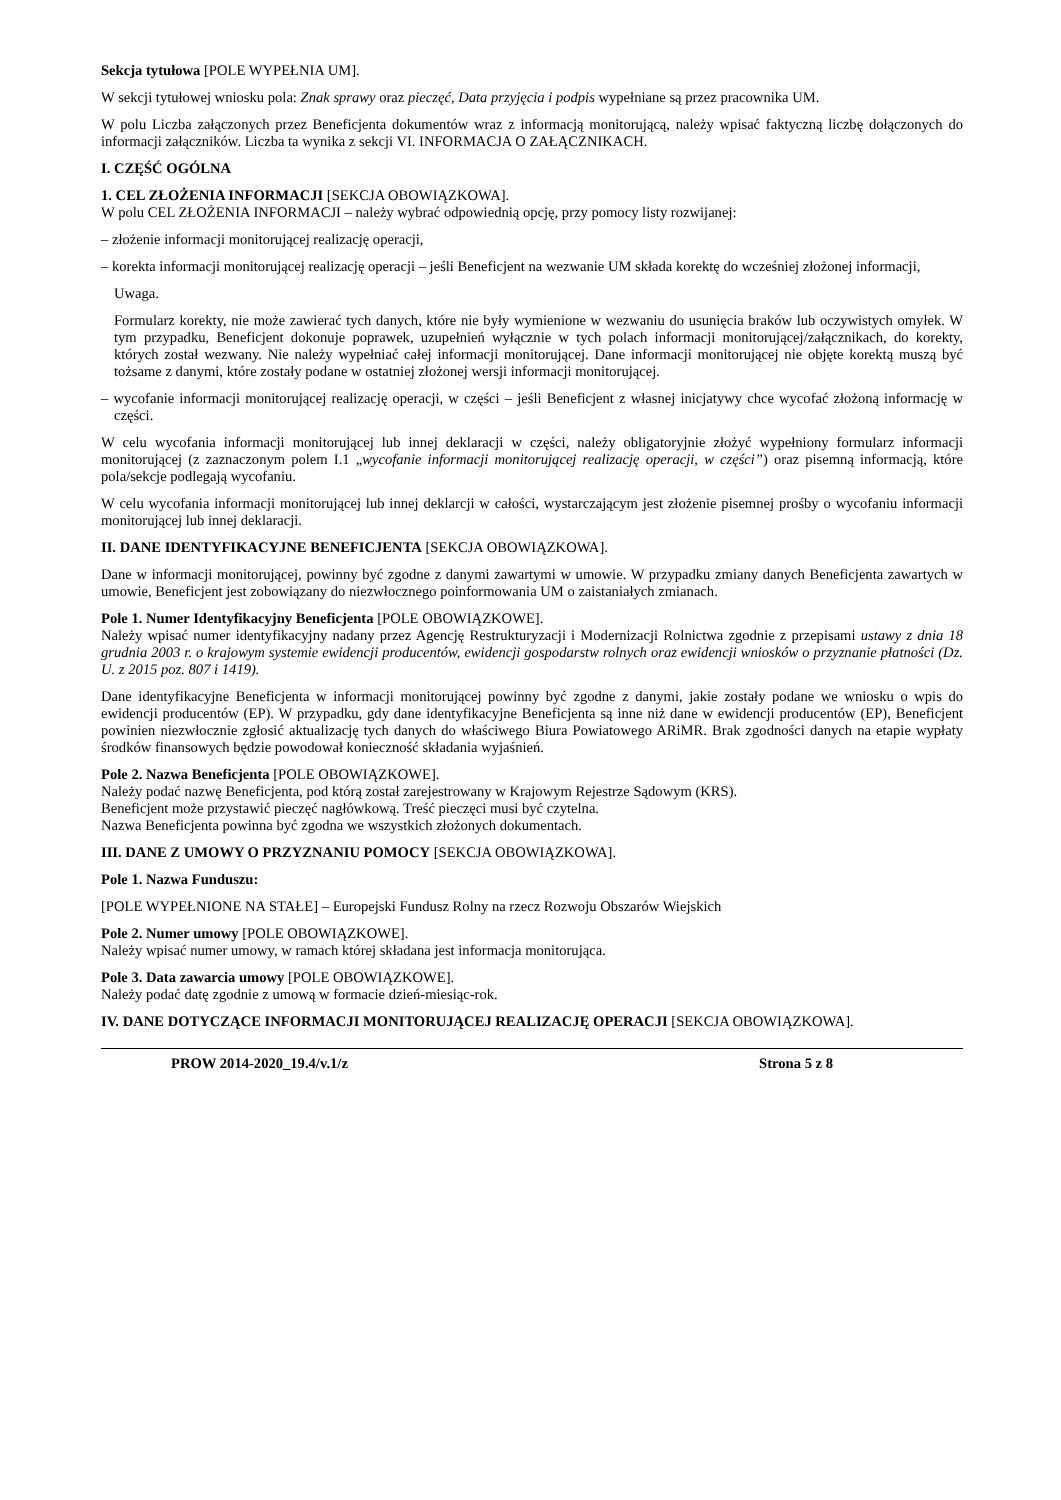Sekcja tytułowa [POLE WYPEŁNIA UM].
W sekcji tytułowej wniosku pola: Znak sprawy oraz pieczęć, Data przyjęcia i podpis wypełniane są przez pracownika UM.
W polu Liczba załączonych przez Beneficjenta dokumentów wraz z informacją monitorującą, należy wpisać faktyczną liczbę dołączonych do informacji załączników. Liczba ta wynika z sekcji VI. INFORMACJA O ZAŁĄCZNIKACH.
I. CZĘŚĆ OGÓLNA
1. CEL ZŁOŻENIA INFORMACJI [SEKCJA OBOWIĄZKOWA].
W polu CEL ZŁOŻENIA INFORMACJI – należy wybrać odpowiednią opcję, przy pomocy listy rozwijanej:
– złożenie informacji monitorującej realizację operacji,
– korekta informacji monitorującej realizację operacji – jeśli Beneficjent na wezwanie UM składa korektę do wcześniej złożonej informacji,
Uwaga.
Formularz korekty, nie może zawierać tych danych, które nie były wymienione w wezwaniu do usunięcia braków lub oczywistych omyłek. W tym przypadku, Beneficjent dokonuje poprawek, uzupełnień wyłącznie w tych polach informacji monitorującej/załącznikach, do korekty, których został wezwany. Nie należy wypełniać całej informacji monitorującej. Dane informacji monitorującej nie objęte korektą muszą być tożsame z danymi, które zostały podane w ostatniej złożonej wersji informacji monitorującej.
– wycofanie informacji monitorującej realizację operacji, w części – jeśli Beneficjent z własnej inicjatywy chce wycofać złożoną informację w części.
W celu wycofania informacji monitorującej lub innej deklaracji w części, należy obligatoryjnie złożyć wypełniony formularz informacji monitorującej (z zaznaczonym polem I.1 „wycofanie informacji monitorującej realizację operacji, w części”) oraz pisemną informacją, które pola/sekcje podlegają wycofaniu.
W celu wycofania informacji monitorującej lub innej deklarcji w całości, wystarczającym jest złożenie pisemnej prośby o wycofaniu informacji monitorującej lub innej deklaracji.
II. DANE IDENTYFIKACYJNE BENEFICJENTA [SEKCJA OBOWIĄZKOWA].
Dane w informacji monitorującej, powinny być zgodne z danymi zawartymi w umowie. W przypadku zmiany danych Beneficjenta zawartych w umowie, Beneficjent jest zobowiązany do niezwłocznego poinformowania UM o zaistaniałych zmianach.
Pole 1. Numer Identyfikacyjny Beneficjenta [POLE OBOWIĄZKOWE].
Należy wpisać numer identyfikacyjny nadany przez Agencję Restrukturyzacji i Modernizacji Rolnictwa zgodnie z przepisami ustawy z dnia 18 grudnia 2003 r. o krajowym systemie ewidencji producentów, ewidencji gospodarstw rolnych oraz ewidencji wniosków o przyznanie płatności (Dz. U. z 2015 poz. 807 i 1419).
Dane identyfikacyjne Beneficjenta w informacji monitorującej powinny być zgodne z danymi, jakie zostały podane we wniosku o wpis do ewidencji producentów (EP). W przypadku, gdy dane identyfikacyjne Beneficjenta są inne niż dane w ewidencji producentów (EP), Beneficjent powinien niezwłocznie zgłosić aktualizację tych danych do właściwego Biura Powiatowego ARiMR. Brak zgodności danych na etapie wypłaty środków finansowych będzie powodował konieczność składania wyjaśnień.
Pole 2. Nazwa Beneficjenta [POLE OBOWIĄZKOWE].
Należy podać nazwę Beneficjenta, pod którą został zarejestrowany w Krajowym Rejestrze Sądowym (KRS).
Beneficjent może przystawić pieczęć nagłówkową. Treść pieczęci musi być czytelna.
Nazwa Beneficjenta powinna być zgodna we wszystkich złożonych dokumentach.
III. DANE Z UMOWY O PRZYZNANIU POMOCY [SEKCJA OBOWIĄZKOWA].
Pole 1. Nazwa Funduszu:
[POLE WYPEŁNIONE NA STAŁE] – Europejski Fundusz Rolny na rzecz Rozwoju Obszarów Wiejskich
Pole 2. Numer umowy [POLE OBOWIĄZKOWE].
Należy wpisać numer umowy, w ramach której składana jest informacja monitorująca.
Pole 3. Data zawarcia umowy [POLE OBOWIĄZKOWE].
Należy podać datę zgodnie z umową w formacie dzień-miesiąc-rok.
IV. DANE DOTYCZĄCE INFORMACJI MONITORUJĄCEJ REALIZACJĘ OPERACJI [SEKCJA OBOWIĄZKOWA].
PROW 2014-2020_19.4/v.1/z Strona 5 z 8